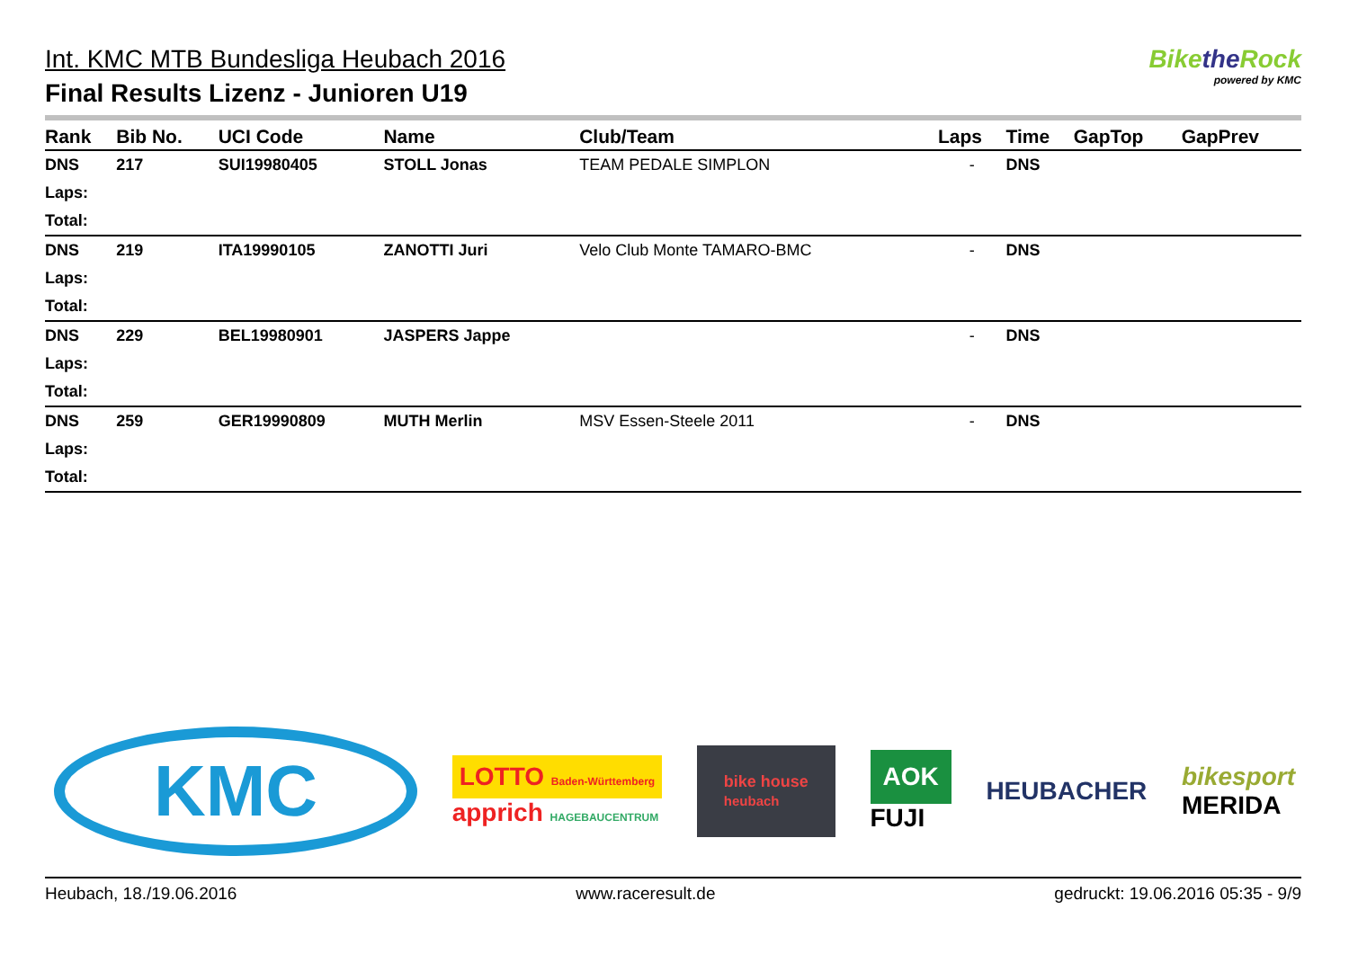Int. KMC MTB Bundesliga Heubach 2016
Final Results Lizenz - Junioren U19
Bikethe Rock
powered by KMC
| Rank | Bib No. | UCI Code | Name | Club/Team | Laps | Time | GapTop | GapPrev |
| --- | --- | --- | --- | --- | --- | --- | --- | --- |
| DNS | 217 | SUI19980405 | STOLL Jonas | TEAM PEDALE SIMPLON | - | DNS | | |
| Laps: | | | | | | | | |
| Total: | | | | | | | | |
| DNS | 219 | ITA19990105 | ZANOTTI Juri | Velo Club Monte TAMARO-BMC | - | DNS | | |
| Laps: | | | | | | | | |
| Total: | | | | | | | | |
| DNS | 229 | BEL19980901 | JASPERS Jappe | | - | DNS | | |
| Laps: | | | | | | | | |
| Total: | | | | | | | | |
| DNS | 259 | GER19990809 | MUTH Merlin | MSV Essen-Steele 2011 | - | DNS | | |
| Laps: | | | | | | | | |
| Total: | | | | | | | | |
KMC
LOTTO Baden-Württemberg
apprich HAGEBAUCENTRUM
bike house
heubach
AOK
FUJI
HEUBACHER
bikesport
MERIDA
Heubach, 18./19.06.2016 www.raceresult.de gedruckt: 19.06.2016 05:35 - 9/9